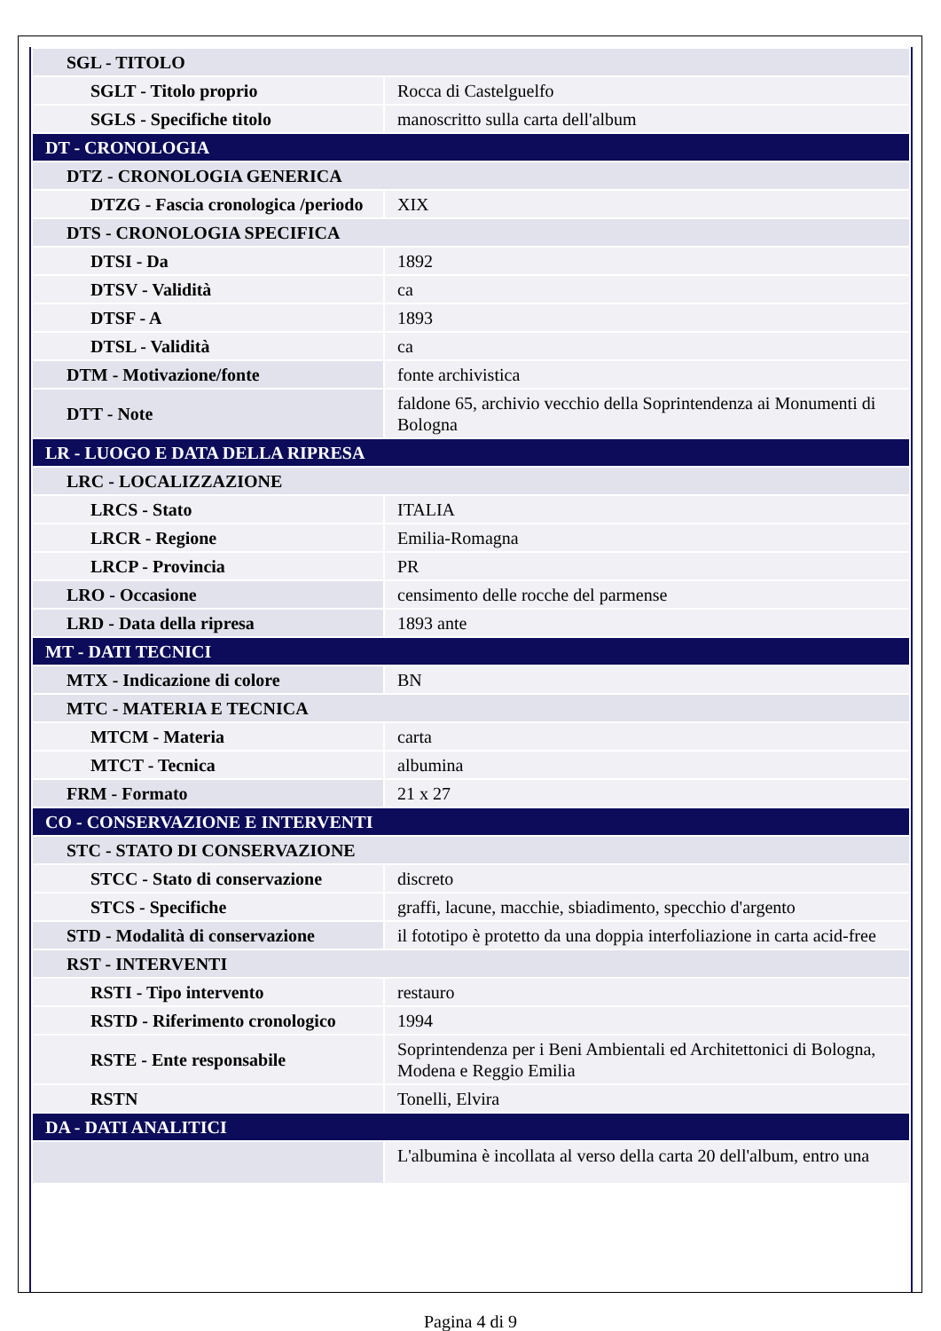| SGL - TITOLO | |
| SGLT - Titolo proprio | Rocca di Castelguelfo |
| SGLS - Specifiche titolo | manoscritto sulla carta dell'album |
| DT - CRONOLOGIA | |
| DTZ - CRONOLOGIA GENERICA | |
| DTZG - Fascia cronologica /periodo | XIX |
| DTS - CRONOLOGIA SPECIFICA | |
| DTSI - Da | 1892 |
| DTSV - Validità | ca |
| DTSF - A | 1893 |
| DTSL - Validità | ca |
| DTM - Motivazione/fonte | fonte archivistica |
| DTT - Note | faldone 65, archivio vecchio della Soprintendenza ai Monumenti di Bologna |
| LR - LUOGO E DATA DELLA RIPRESA | |
| LRC - LOCALIZZAZIONE | |
| LRCS - Stato | ITALIA |
| LRCR - Regione | Emilia-Romagna |
| LRCP - Provincia | PR |
| LRO - Occasione | censimento delle rocche del parmense |
| LRD - Data della ripresa | 1893 ante |
| MT - DATI TECNICI | |
| MTX - Indicazione di colore | BN |
| MTC - MATERIA E TECNICA | |
| MTCM - Materia | carta |
| MTCT - Tecnica | albumina |
| FRM - Formato | 21 x 27 |
| CO - CONSERVAZIONE E INTERVENTI | |
| STC - STATO DI CONSERVAZIONE | |
| STCC - Stato di conservazione | discreto |
| STCS - Specifiche | graffi, lacune, macchie, sbiadimento, specchio d'argento |
| STD - Modalità di conservazione | il fototipo è protetto da una doppia interfoliazione in carta acid-free |
| RST - INTERVENTI | |
| RSTI - Tipo intervento | restauro |
| RSTD - Riferimento cronologico | 1994 |
| RSTE - Ente responsabile | Soprintendenza per i Beni Ambientali ed Architettonici di Bologna, Modena e Reggio Emilia |
| RSTN | Tonelli, Elvira |
| DA - DATI ANALITICI | |
| | L'albumina è incollata al verso della carta 20 dell'album, entro una |
Pagina 4 di 9